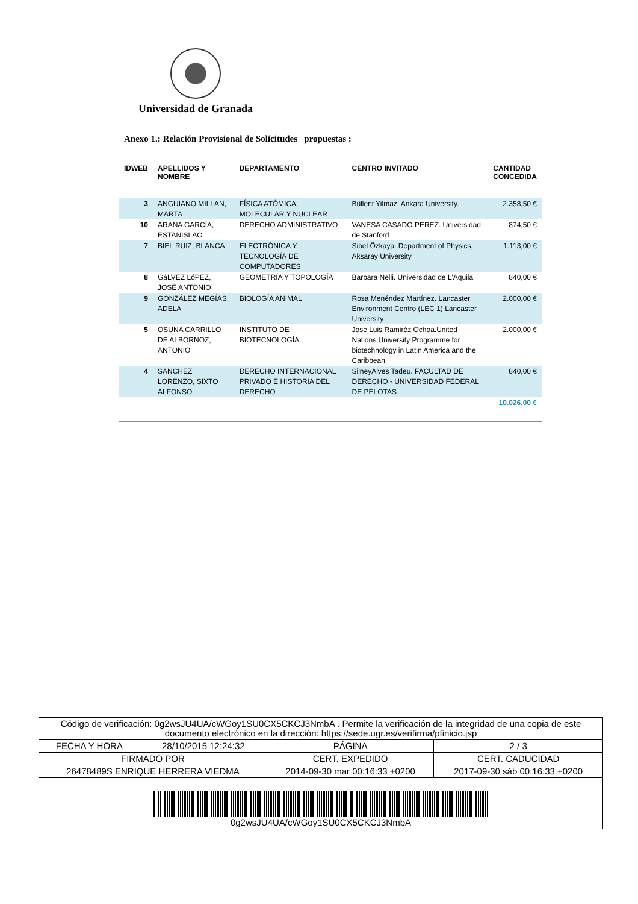Universidad de Granada
Anexo 1.: Relación Provisional de Solicitudes propuestas :
| IDWEB | APELLIDOS Y NOMBRE | DEPARTAMENTO | CENTRO INVITADO | CANTIDAD CONCEDIDA |
| --- | --- | --- | --- | --- |
| 3 | ANGUIANO MILLAN, MARTA | FÍSICA ATÓMICA, MOLECULAR Y NUCLEAR | Büllent Yilmaz. Ankara University. | 2.358,50 € |
| 10 | ARANA GARCÍA, ESTANISLAO | DERECHO ADMINISTRATIVO | VANESA CASADO PEREZ. Universidad de Stanford | 874,50 € |
| 7 | BIEL RUIZ, BLANCA | ELECTRÓNICA Y TECNOLOGÍA DE COMPUTADORES | Sibel Özkaya. Department of Physics, Aksaray University | 1.113,00 € |
| 8 | GáLVEZ LóPEZ, JOSÉ ANTONIO | GEOMETRÍA Y TOPOLOGÍA | Barbara Nelli. Universidad de L'Aquila | 840,00 € |
| 9 | GONZÁLEZ MEGÍAS, ADELA | BIOLOGÍA ANIMAL | Rosa Menéndez Martínez. Lancaster Environment Centro (LEC 1) Lancaster University | 2.000,00 € |
| 5 | OSUNA CARRILLO DE ALBORNOZ, ANTONIO | INSTITUTO DE BIOTECNOLOGÍA | Jose Luis Ramiréz Ochoa.United Nations University Programme for biotechnology in Latin America and the Caribbean | 2.000,00 € |
| 4 | SANCHEZ LORENZO, SIXTO ALFONSO | DERECHO INTERNACIONAL PRIVADO E HISTORIA DEL DERECHO | SilneyAlves Tadeu. FACULTAD DE DERECHO - UNIVERSIDAD FEDERAL DE PELOTAS | 840,00 € |
| | | | | 10.026,00 € |
| Código de verificación: 0g2wsJU4UA/cWGoy1SU0CX5CKCJ3NmbA . Permite la verificación de la integridad de una copia de este documento electrónico en la dirección: https://sede.ugr.es/verifirma/pfinicio.jsp | | | |
| FECHA Y HORA | 28/10/2015 12:24:32 | PÁGINA | 2 / 3 |
| FIRMADO POR | | CERT. EXPEDIDO | CERT. CADUCIDAD |
| 26478489S ENRIQUE HERRERA VIEDMA | | 2014-09-30 mar 00:16:33 +0200 | 2017-09-30 sáb 00:16:33 +0200 |
| 0g2wsJU4UA/cWGoy1SU0CX5CKCJ3NmbA | | | |